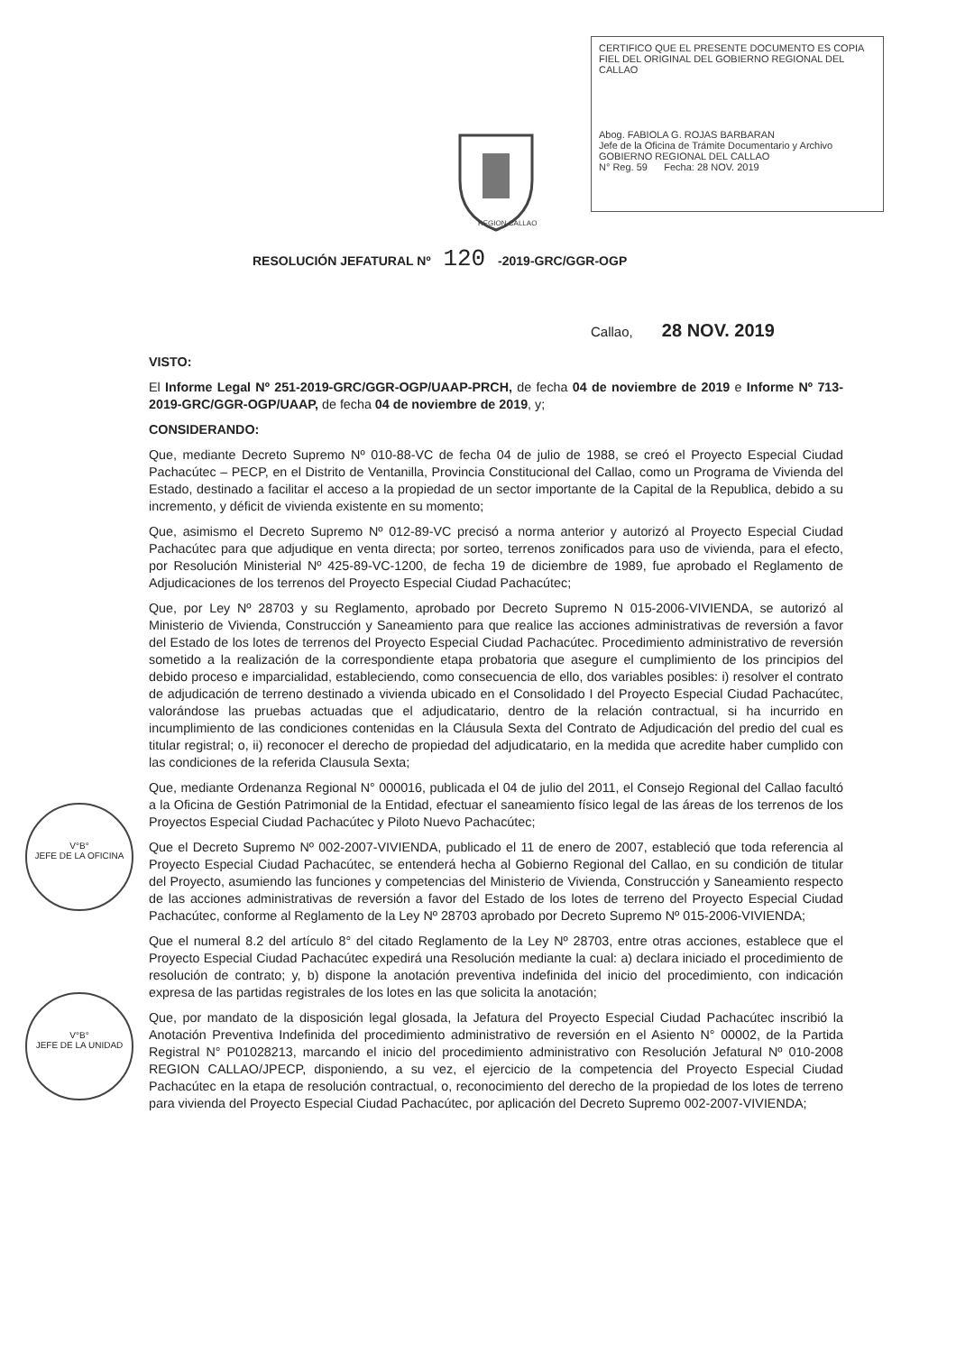CERTIFICO QUE EL PRESENTE DOCUMENTO ES COPIA FIEL DEL ORIGINAL DEL GOBIERNO REGIONAL DEL CALLAO
Abog. FABIOLA G. ROJAS BARBARAN
Jefe de la Oficina de Trámite Documentario y Archivo
GOBIERNO REGIONAL DEL CALLAO
N° Reg. 59 Fecha: 28 NOV. 2019
REGION CALLAO
RESOLUCIÓN JEFATURAL Nº 120 -2019-GRC/GGR-OGP
Callao, 28 NOV. 2019
VISTO:
El Informe Legal Nº 251-2019-GRC/GGR-OGP/UAAP-PRCH, de fecha 04 de noviembre de 2019 e Informe Nº 713-2019-GRC/GGR-OGP/UAAP, de fecha 04 de noviembre de 2019, y;
CONSIDERANDO:
Que, mediante Decreto Supremo Nº 010-88-VC de fecha 04 de julio de 1988, se creó el Proyecto Especial Ciudad Pachacútec – PECP, en el Distrito de Ventanilla, Provincia Constitucional del Callao, como un Programa de Vivienda del Estado, destinado a facilitar el acceso a la propiedad de un sector importante de la Capital de la Republica, debido a su incremento, y déficit de vivienda existente en su momento;
Que, asimismo el Decreto Supremo Nº 012-89-VC precisó a norma anterior y autorizó al Proyecto Especial Ciudad Pachacútec para que adjudique en venta directa; por sorteo, terrenos zonificados para uso de vivienda, para el efecto, por Resolución Ministerial Nº 425-89-VC-1200, de fecha 19 de diciembre de 1989, fue aprobado el Reglamento de Adjudicaciones de los terrenos del Proyecto Especial Ciudad Pachacútec;
Que, por Ley Nº 28703 y su Reglamento, aprobado por Decreto Supremo N 015-2006-VIVIENDA, se autorizó al Ministerio de Vivienda, Construcción y Saneamiento para que realice las acciones administrativas de reversión a favor del Estado de los lotes de terrenos del Proyecto Especial Ciudad Pachacútec. Procedimiento administrativo de reversión sometido a la realización de la correspondiente etapa probatoria que asegure el cumplimiento de los principios del debido proceso e imparcialidad, estableciendo, como consecuencia de ello, dos variables posibles: i) resolver el contrato de adjudicación de terreno destinado a vivienda ubicado en el Consolidado I del Proyecto Especial Ciudad Pachacútec, valorándose las pruebas actuadas que el adjudicatario, dentro de la relación contractual, si ha incurrido en incumplimiento de las condiciones contenidas en la Cláusula Sexta del Contrato de Adjudicación del predio del cual es titular registral; o, ii) reconocer el derecho de propiedad del adjudicatario, en la medida que acredite haber cumplido con las condiciones de la referida Clausula Sexta;
Que, mediante Ordenanza Regional N° 000016, publicada el 04 de julio del 2011, el Consejo Regional del Callao facultó a la Oficina de Gestión Patrimonial de la Entidad, efectuar el saneamiento físico legal de las áreas de los terrenos de los Proyectos Especial Ciudad Pachacútec y Piloto Nuevo Pachacútec;
Que el Decreto Supremo Nº 002-2007-VIVIENDA, publicado el 11 de enero de 2007, estableció que toda referencia al Proyecto Especial Ciudad Pachacútec, se entenderá hecha al Gobierno Regional del Callao, en su condición de titular del Proyecto, asumiendo las funciones y competencias del Ministerio de Vivienda, Construcción y Saneamiento respecto de las acciones administrativas de reversión a favor del Estado de los lotes de terreno del Proyecto Especial Ciudad Pachacútec, conforme al Reglamento de la Ley Nº 28703 aprobado por Decreto Supremo Nº 015-2006-VIVIENDA;
Que el numeral 8.2 del artículo 8° del citado Reglamento de la Ley Nº 28703, entre otras acciones, establece que el Proyecto Especial Ciudad Pachacútec expedirá una Resolución mediante la cual: a) declara iniciado el procedimiento de resolución de contrato; y, b) dispone la anotación preventiva indefinida del inicio del procedimiento, con indicación expresa de las partidas registrales de los lotes en las que solicita la anotación;
Que, por mandato de la disposición legal glosada, la Jefatura del Proyecto Especial Ciudad Pachacútec inscribió la Anotación Preventiva Indefinida del procedimiento administrativo de reversión en el Asiento N° 00002, de la Partida Registral N° P01028213, marcando el inicio del procedimiento administrativo con Resolución Jefatural Nº 010-2008 REGION CALLAO/JPECP, disponiendo, a su vez, el ejercicio de la competencia del Proyecto Especial Ciudad Pachacútec en la etapa de resolución contractual, o, reconocimiento del derecho de la propiedad de los lotes de terreno para vivienda del Proyecto Especial Ciudad Pachacútec, por aplicación del Decreto Supremo 002-2007-VIVIENDA;
V°B°
JEFE DE LA OFICINA
V°B°
JEFE DE LA UNIDAD